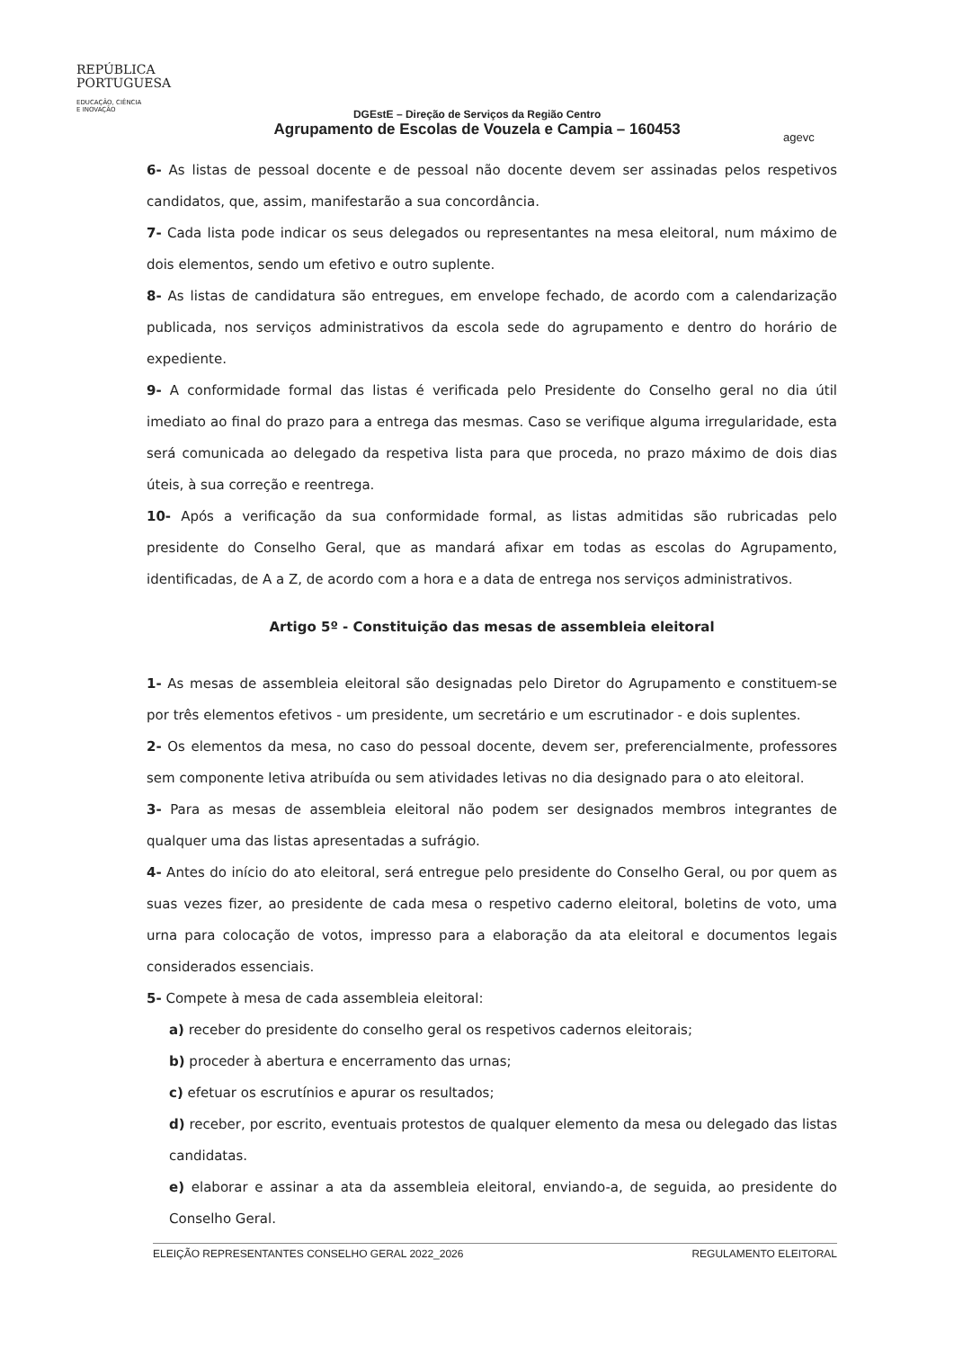REPÚBLICA
PORTUGUESA
EDUCAÇÃO, CIÊNCIA
E INOVAÇÃO
DGEstE – Direção de Serviços da Região Centro
Agrupamento de Escolas de Vouzela e Campia – 160453
agevc
6- As listas de pessoal docente e de pessoal não docente devem ser assinadas pelos respetivos candidatos, que, assim, manifestarão a sua concordância.
7- Cada lista pode indicar os seus delegados ou representantes na mesa eleitoral, num máximo de dois elementos, sendo um efetivo e outro suplente.
8- As listas de candidatura são entregues, em envelope fechado, de acordo com a calendarização publicada, nos serviços administrativos da escola sede do agrupamento e dentro do horário de expediente.
9- A conformidade formal das listas é verificada pelo Presidente do Conselho geral no dia útil imediato ao final do prazo para a entrega das mesmas. Caso se verifique alguma irregularidade, esta será comunicada ao delegado da respetiva lista para que proceda, no prazo máximo de dois dias úteis, à sua correção e reentrega.
10- Após a verificação da sua conformidade formal, as listas admitidas são rubricadas pelo presidente do Conselho Geral, que as mandará afixar em todas as escolas do Agrupamento, identificadas, de A a Z, de acordo com a hora e a data de entrega nos serviços administrativos.
Artigo 5º - Constituição das mesas de assembleia eleitoral
1- As mesas de assembleia eleitoral são designadas pelo Diretor do Agrupamento e constituem-se por três elementos efetivos - um presidente, um secretário e um escrutinador - e dois suplentes.
2- Os elementos da mesa, no caso do pessoal docente, devem ser, preferencialmente, professores sem componente letiva atribuída ou sem atividades letivas no dia designado para o ato eleitoral.
3- Para as mesas de assembleia eleitoral não podem ser designados membros integrantes de qualquer uma das listas apresentadas a sufrágio.
4- Antes do início do ato eleitoral, será entregue pelo presidente do Conselho Geral, ou por quem as suas vezes fizer, ao presidente de cada mesa o respetivo caderno eleitoral, boletins de voto, uma urna para colocação de votos, impresso para a elaboração da ata eleitoral e documentos legais considerados essenciais.
5- Compete à mesa de cada assembleia eleitoral:
a) receber do presidente do conselho geral os respetivos cadernos eleitorais;
b) proceder à abertura e encerramento das urnas;
c) efetuar os escrutínios e apurar os resultados;
d) receber, por escrito, eventuais protestos de qualquer elemento da mesa ou delegado das listas candidatas.
e) elaborar e assinar a ata da assembleia eleitoral, enviando-a, de seguida, ao presidente do Conselho Geral.
ELEIÇÃO REPRESENTANTES CONSELHO GERAL 2022_2026 REGULAMENTO ELEITORAL